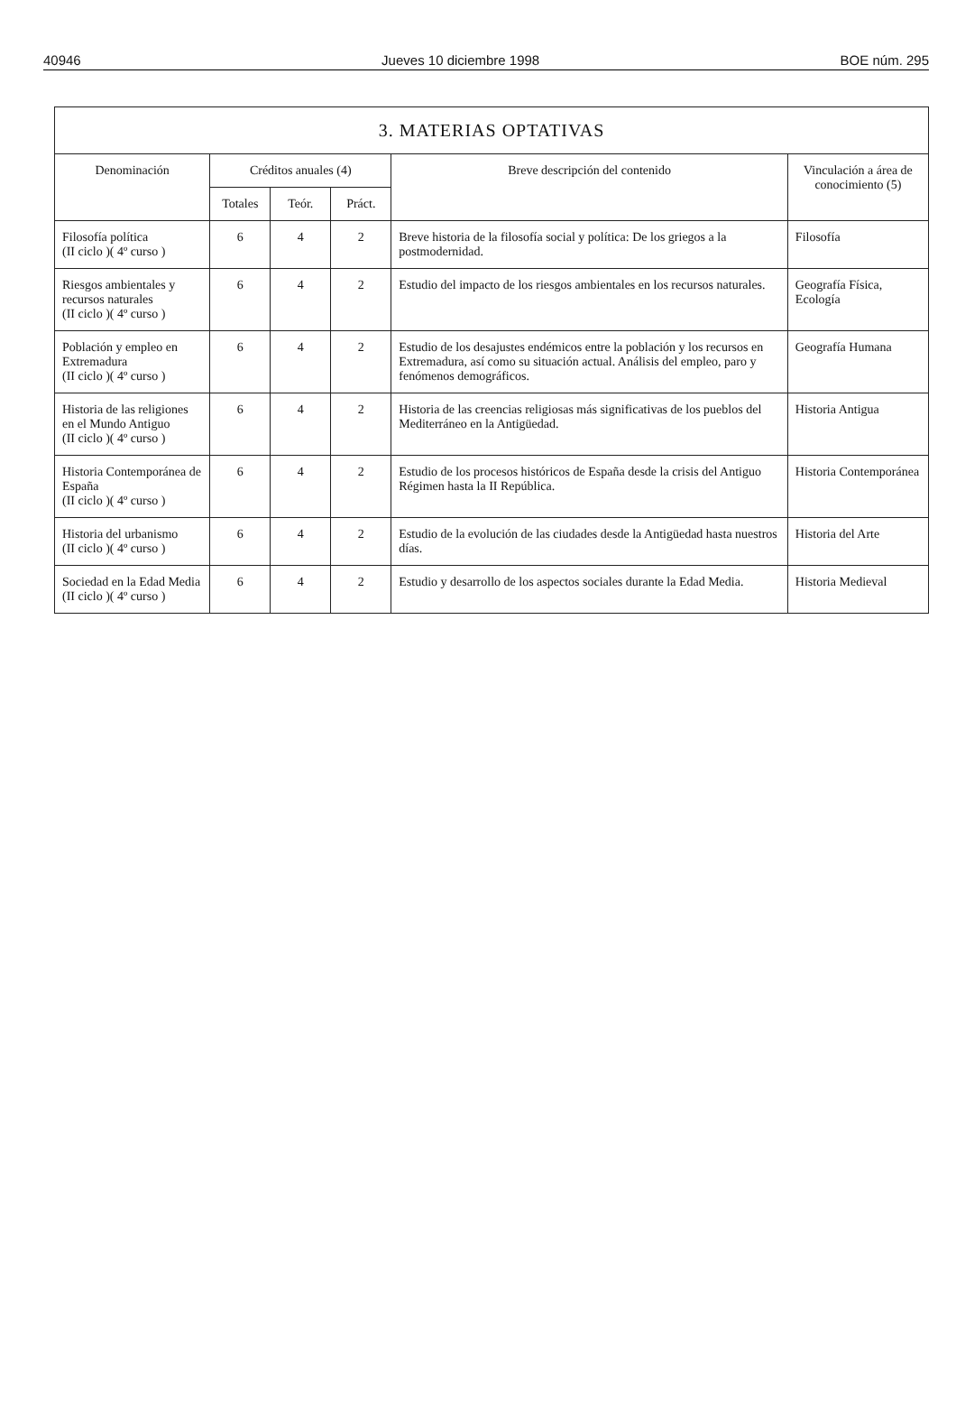40946 Jueves 10 diciembre 1998 BOE núm. 295
| 3. MATERIAS OPTATIVAS | | | | | |
| --- | --- | --- | --- | --- | --- |
| Denominación | Créditos anuales (4) | | | Breve descripción del contenido | Vinculación a área de conocimiento (5) |
| | Totales | Teór. | Práct. | | |
| Filosofía política (II ciclo )( 4º curso ) | 6 | 4 | 2 | Breve historia de la filosofía social y política: De los griegos a la postmodernidad. | Filosofía |
| Riesgos ambientales y recursos naturales (II ciclo )( 4º curso ) | 6 | 4 | 2 | Estudio del impacto de los riesgos ambientales en los recursos naturales. | Geografía Física, Ecología |
| Población y empleo en Extremadura (II ciclo )( 4º curso ) | 6 | 4 | 2 | Estudio de los desajustes endémicos entre la población y los recursos en Extremadura, así como su situación actual. Análisis del empleo, paro y fenómenos demográficos. | Geografía Humana |
| Historia de las religiones en el Mundo Antiguo (II ciclo )( 4º curso ) | 6 | 4 | 2 | Historia de las creencias religiosas más significativas de los pueblos del Mediterráneo en la Antigüedad. | Historia Antigua |
| Historia Contemporánea de España (II ciclo )( 4º curso ) | 6 | 4 | 2 | Estudio de los procesos históricos de España desde la crisis del Antiguo Régimen hasta la II República. | Historia Contemporánea |
| Historia del urbanismo (II ciclo )( 4º curso ) | 6 | 4 | 2 | Estudio de la evolución de las ciudades desde la Antigüedad hasta nuestros días. | Historia del Arte |
| Sociedad en la Edad Media (II ciclo )( 4º curso ) | 6 | 4 | 2 | Estudio y desarrollo de los aspectos sociales durante la Edad Media. | Historia Medieval |